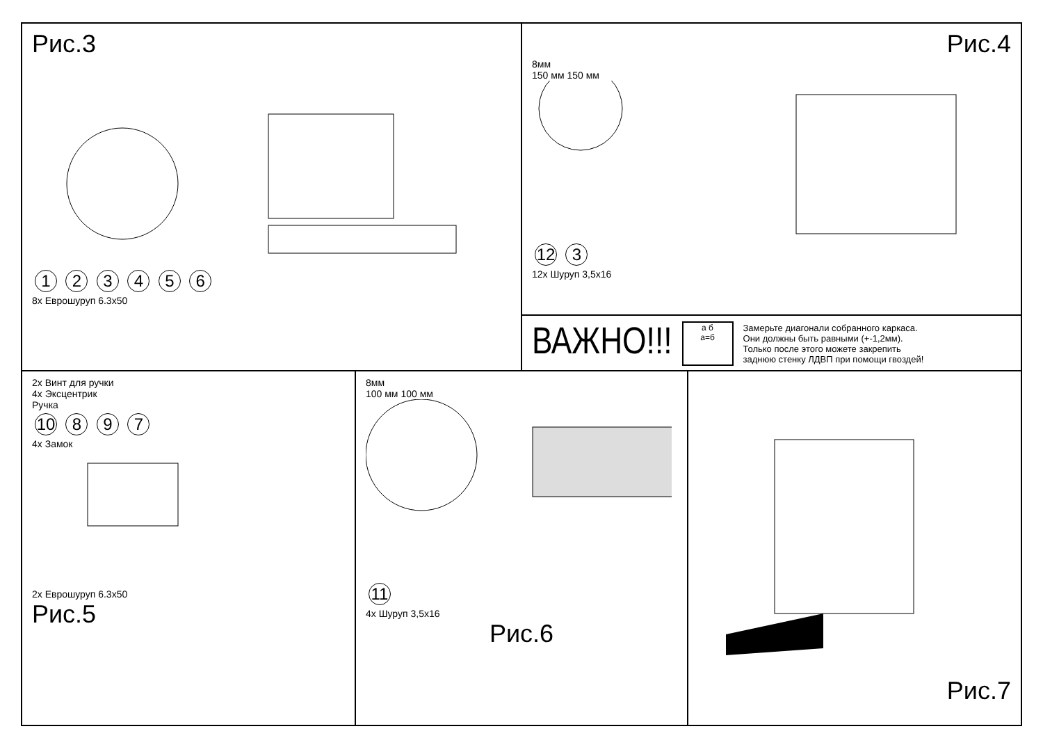Рис.3
1 2 3 4 5 6
8x Еврошуруп 6.3x50
Рис.4
8мм
150 мм 150 мм
12 3
12x Шуруп 3,5x16
ВАЖНО!!!
а б
а=б
Замерьте диагонали собранного каркаса.
Они должны быть равными (+-1,2мм).
Только после этого можете закрепить
заднюю стенку ЛДВП при помощи гвоздей!
2x Винт для ручки
4x Эксцентрик
Ручка
10 8 9 7
4x Замок
2x Еврошуруп 6.3x50
Рис.5
8мм
100 мм 100 мм
11
4x Шуруп 3,5x16
Рис.6
Рис.7